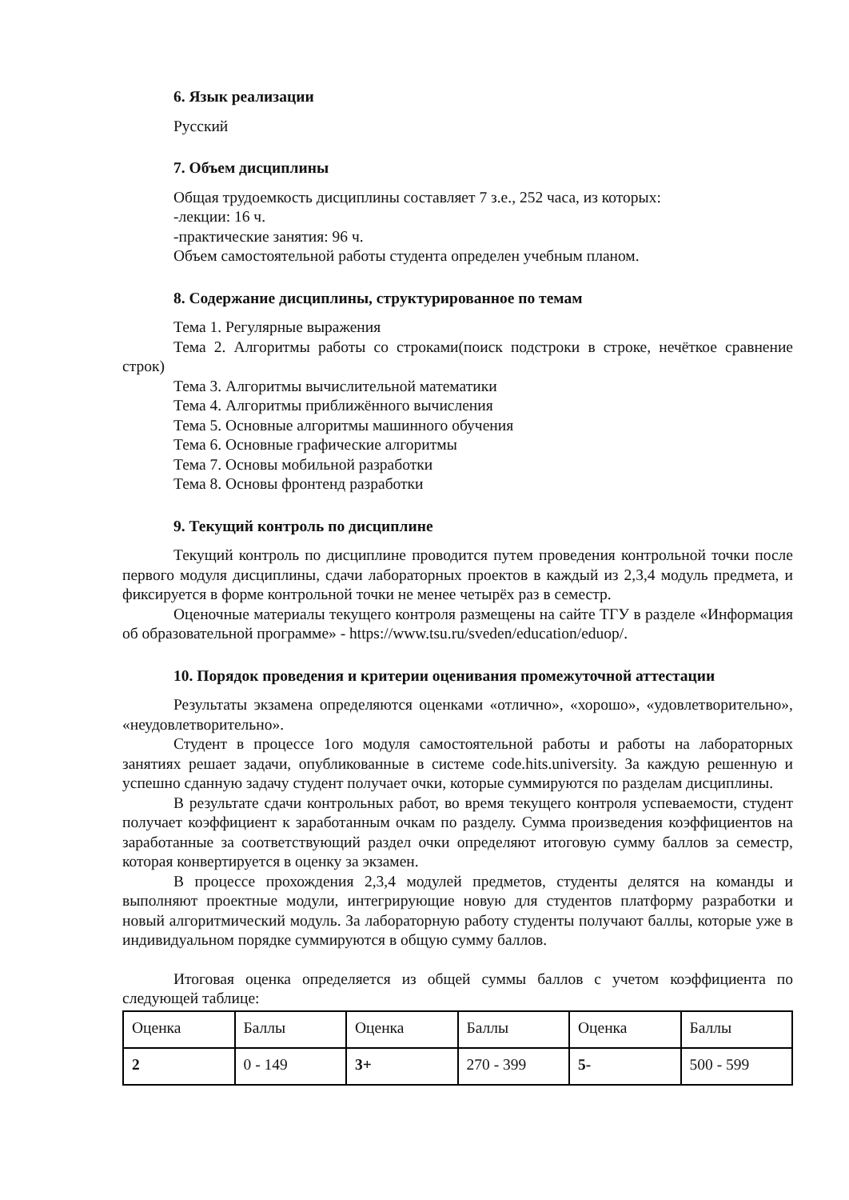6. Язык реализации
Русский
7. Объем дисциплины
Общая трудоемкость дисциплины составляет 7 з.е., 252 часа, из которых:
-лекции: 16 ч.
-практические занятия: 96 ч.
Объем самостоятельной работы студента определен учебным планом.
8. Содержание дисциплины, структурированное по темам
Тема 1. Регулярные выражения
Тема 2. Алгоритмы работы со строками(поиск подстроки в строке, нечёткое сравнение строк)
Тема 3. Алгоритмы вычислительной математики
Тема 4. Алгоритмы приближённого вычисления
Тема 5. Основные алгоритмы машинного обучения
Тема 6. Основные графические алгоритмы
Тема 7. Основы мобильной разработки
Тема 8. Основы фронтенд разработки
9. Текущий контроль по дисциплине
Текущий контроль по дисциплине проводится путем проведения контрольной точки после первого модуля дисциплины, сдачи лабораторных проектов в каждый из 2,3,4 модуль предмета, и фиксируется в форме контрольной точки не менее четырёх раз в семестр.
Оценочные материалы текущего контроля размещены на сайте ТГУ в разделе «Информация об образовательной программе» - https://www.tsu.ru/sveden/education/eduop/.
10. Порядок проведения и критерии оценивания промежуточной аттестации
Результаты экзамена определяются оценками «отлично», «хорошо», «удовлетворительно», «неудовлетворительно».
Студент в процессе 1ого модуля самостоятельной работы и работы на лабораторных занятиях решает задачи, опубликованные в системе code.hits.university. За каждую решенную и успешно сданную задачу студент получает очки, которые суммируются по разделам дисциплины.
В результате сдачи контрольных работ, во время текущего контроля успеваемости, студент получает коэффициент к заработанным очкам по разделу. Сумма произведения коэффициентов на заработанные за соответствующий раздел очки определяют итоговую сумму баллов за семестр, которая конвертируется в оценку за экзамен.
В процессе прохождения 2,3,4 модулей предметов, студенты делятся на команды и выполняют проектные модули, интегрирующие новую для студентов платформу разработки и новый алгоритмический модуль. За лабораторную работу студенты получают баллы, которые уже в индивидуальном порядке суммируются в общую сумму баллов.
Итоговая оценка определяется из общей суммы баллов с учетом коэффициента по следующей таблице:
| Оценка | Баллы | Оценка | Баллы | Оценка | Баллы |
| 2 | 0 - 149 | 3+ | 270 - 399 | 5- | 500 - 599 |